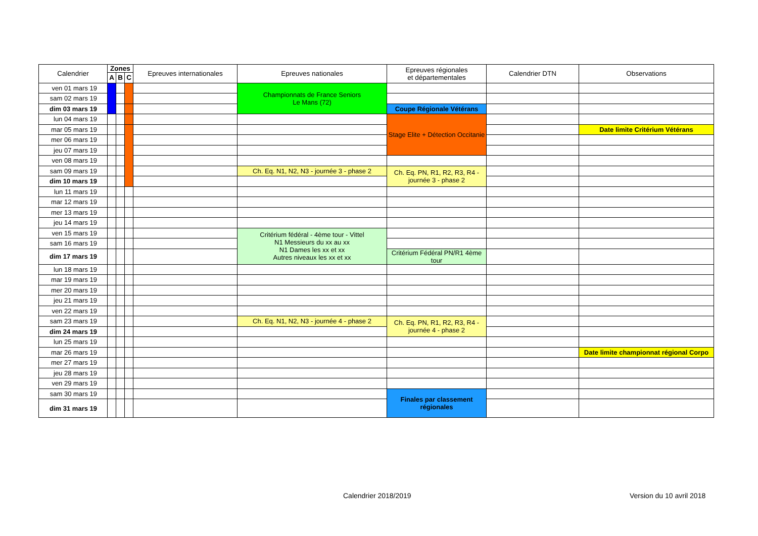| Calendrier | Zones | | | Epreuves internationales | Epreuves nationales | Epreuves régionales et départementales | Calendrier DTN | Observations |
| --- | --- | --- | --- | --- | --- | --- | --- | --- |
| | A | B | C | | | | | |
| ven 01 mars 19 | | | | | Championnats de France Seniors Le Mans (72) | | | |
| sam 02 mars 19 | | | | | | | | |
| dim 03 mars 19 | | | | | | Coupe Régionale Vétérans | | |
| lun 04 mars 19 | | | | | | Stage Elite + Détection Occitanie | | |
| mar 05 mars 19 | | | | | | | | Date limite Critérium Vétérans |
| mer 06 mars 19 | | | | | | | | |
| jeu 07 mars 19 | | | | | | | | |
| ven 08 mars 19 | | | | | | | | |
| sam 09 mars 19 | | | | | Ch. Eq. N1, N2, N3 - journée 3 - phase 2 | Ch. Eq. PN, R1, R2, R3, R4 - journée 3 - phase 2 | | |
| dim 10 mars 19 | | | | | | | | |
| lun 11 mars 19 | | | | | | | | |
| mar 12 mars 19 | | | | | | | | |
| mer 13 mars 19 | | | | | | | | |
| jeu 14 mars 19 | | | | | | | | |
| ven 15 mars 19 | | | | | Critérium fédéral - 4ème tour - Vittel N1 Messieurs du xx au xx N1 Dames les xx et xx Autres niveaux les xx et xx | | | |
| sam 16 mars 19 | | | | | | | | |
| dim 17 mars 19 | | | | | | Critérium Fédéral PN/R1 4ème tour | | |
| lun 18 mars 19 | | | | | | | | |
| mar 19 mars 19 | | | | | | | | |
| mer 20 mars 19 | | | | | | | | |
| jeu 21 mars 19 | | | | | | | | |
| ven 22 mars 19 | | | | | | | | |
| sam 23 mars 19 | | | | | Ch. Eq. N1, N2, N3 - journée 4 - phase 2 | Ch. Eq. PN, R1, R2, R3, R4 - journée 4 - phase 2 | | |
| dim 24 mars 19 | | | | | | | | |
| lun 25 mars 19 | | | | | | | | |
| mar 26 mars 19 | | | | | | | | Date limite championnat régional Corpo |
| mer 27 mars 19 | | | | | | | | |
| jeu 28 mars 19 | | | | | | | | |
| ven 29 mars 19 | | | | | | | | |
| sam 30 mars 19 | | | | | | Finales par classement régionales | | |
| dim 31 mars 19 | | | | | | | | |
Calendrier 2018/2019 Version du 10 avril 2018